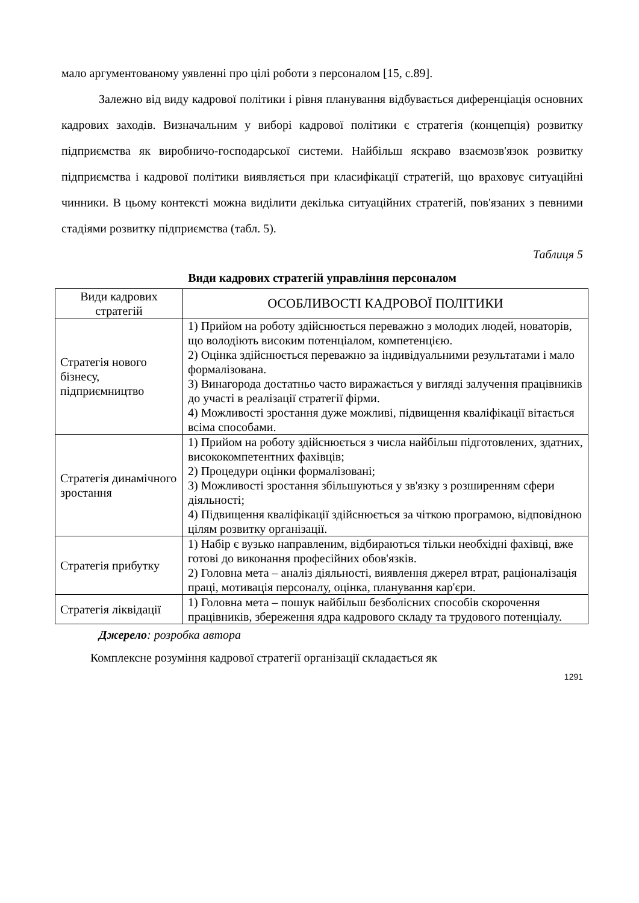мало аргументованому уявленні про цілі роботи з персоналом [15, с.89].
Залежно від виду кадрової політики і рівня планування відбувається диференціація основних кадрових заходів. Визначальним у виборі кадрової політики є стратегія (концепція) розвитку підприємства як виробничо-господарської системи. Найбільш яскраво взаємозв'язок розвитку підприємства і кадрової політики виявляється при класифікації стратегій, що враховує ситуаційні чинники. В цьому контексті можна виділити декілька ситуаційних стратегій, пов'язаних з певними стадіями розвитку підприємства (табл. 5).
Таблиця 5
Види кадрових стратегій управління персоналом
| Види кадрових стратегій | ОСОБЛИВОСТІ КАДРОВОЇ ПОЛІТИКИ |
| --- | --- |
| Стратегія нового бізнесу, підприємництво | 1) Прийом на роботу здійснюється переважно з молодих людей, новаторів, що володіють високим потенціалом, компетенцією. 2) Оцінка здійснюється переважно за індивідуальними результатами і мало формалізована. 3) Винагорода достатньо часто виражається у вигляді залучення працівників до участі в реалізації стратегії фірми. 4) Можливості зростання дуже можливі, підвищення кваліфікації вітається всіма способами. |
| Стратегія динамічного зростання | 1) Прийом на роботу здійснюється з числа найбільш підготовлених, здатних, висококомпетентних фахівців; 2) Процедури оцінки формалізовані; 3) Можливості зростання збільшуються у зв'язку з розширенням сфери діяльності; 4) Підвищення кваліфікації здійснюється за чіткою програмою, відповідною цілям розвитку організації. |
| Стратегія прибутку | 1) Набір є вузько направленим, відбираються тільки необхідні фахівці, вже готові до виконання професійних обов'язків. 2) Головна мета – аналіз діяльності, виявлення джерел втрат, раціоналізація праці, мотивація персоналу, оцінка, планування кар'єри. |
| Стратегія ліквідації | 1) Головна мета – пошук найбільш безболісних способів скорочення працівників, збереження ядра кадрового складу та трудового потенціалу. |
Джерело: розробка автора
Комплексне розуміння кадрової стратегії організації складається як
1291